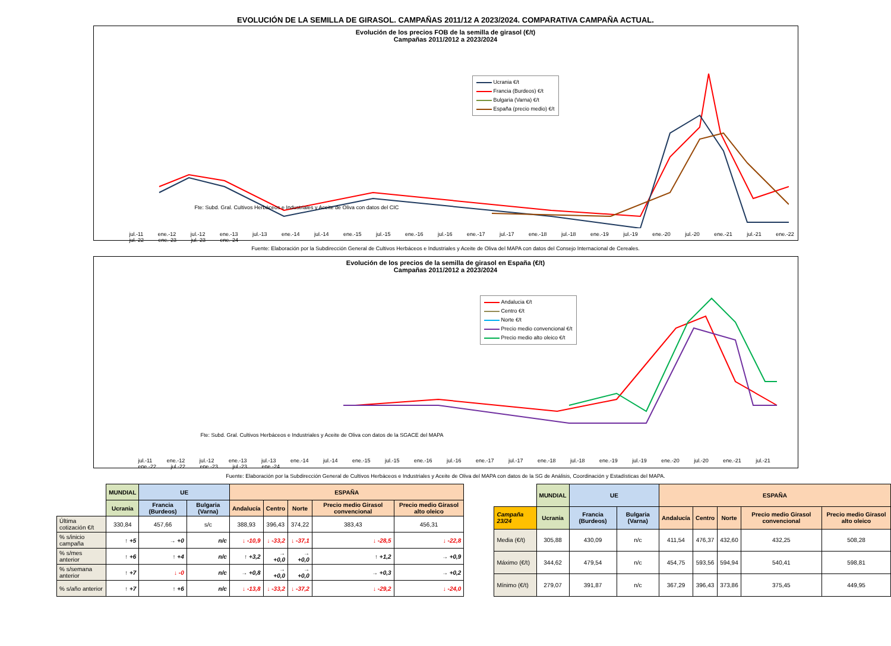EVOLUCIÓN DE LA SEMILLA DE GIRASOL. CAMPAÑAS 2011/12 A 2023/2024. COMPARATIVA CAMPAÑA ACTUAL.
Evolución de los precios FOB de la semilla de girasol (€/t)
Campañas 2011/2012 a 2023/2024
Ucrania €/t
Francia (Burdeos) €/t
Bulgaria (Varna) €/t
España (precio medio) €/t
Fte: Subd. Gral. Cultivos Herbáceos e Industriales y Aceite de Oliva con datos del CIC
jul.-11 ene.-12 jul.-12 ene.-13 jul.-13 ene.-14 jul.-14 ene.-15 jul.-15 ene.-16 jul.-16 ene.-17 jul.-17 ene.-18 jul.-18 ene.-19 jul.-19 ene.-20 jul.-20 ene.-21 jul.-21 ene.-22 jul.-22 ene.-23 jul.-23 ene.-24
Fuente: Elaboración por la Subdirección General de Cultivos Herbáceos e Industriales y Aceite de Oliva del MAPA con datos del Consejo Internacional de Cereales.
Evolución de los precios de la semilla de girasol en España (€/t)
Campañas 2011/2012 a 2023/2024
Andalucia €/t
Centro €/t
Norte €/t
Precio medio convencional €/t
Precio medio alto oleico €/t
Fte: Subd. Gral. Cultivos Herbáceos e Industriales y Aceite de Oliva con datos de la SGACE del MAPA
jul.-11 ene.-12 jul.-12 ene.-13 jul.-13 ene.-14 jul.-14 ene.-15 jul.-15 ene.-16 jul.-16 ene.-17 jul.-17 ene.-18 jul.-18 ene.-19 jul.-19 ene.-20 jul.-20 ene.-21 jul.-21 ene.-22 jul.-22 ene.-23 jul.-23 ene.-24
Fuente: Elaboración por la Subdirección General de Cultivos Herbáceos e Industriales y Aceite de Oliva del MAPA con datos de la SG de Análisis, Coordinación y Estadísticas del MAPA.
| | MUNDIAL | UE | | ESPAÑA | | | | |
| | Ucrania | Francia (Burdeos) | Bulgaria (Varna) | Andalucía | Centro | Norte | Precio medio Girasol convencional | Precio medio Girasol alto oleico |
| Última cotización €/t | 330,84 | 457,66 | s/c | 388,93 | 396,43 | 374,22 | 383,43 | 456,31 |
| % s/inicio campaña | ↑ +5 | → +0 | n/c | ↓ -10,9 | ↓ -33,2 | ↓ -37,1 | ↓ -28,5 | ↓ -22,8 |
| % s/mes anterior | ↑ +6 | ↑ +4 | n/c | ↑ +3,2 | → +0,0 | → +0,0 | ↑ +1,2 | → +0,9 |
| % s/semana anterior | ↑ +7 | ↓ -0 | n/c | → +0,8 | → +0,0 | → +0,0 | → +0,3 | → +0,2 |
| % s/año anterior | ↑ +7 | ↑ +6 | n/c | ↓ -13,8 | ↓ -33,2 | ↓ -37,2 | ↓ -29,2 | ↓ -24,0 |
| | MUNDIAL | UE | | ESPAÑA | | | | |
| Campaña 23/24 | Ucrania | Francia (Burdeos) | Bulgaria (Varna) | Andalucía | Centro | Norte | Precio medio Girasol convencional | Precio medio Girasol alto oleico |
| Media (€/t) | 305,88 | 430,09 | n/c | 411,54 | 476,37 | 432,60 | 432,25 | 508,28 |
| Máximo (€/t) | 344,62 | 479,54 | n/c | 454,75 | 593,56 | 594,94 | 540,41 | 598,81 |
| Mínimo (€/t) | 279,07 | 391,87 | n/c | 367,29 | 396,43 | 373,86 | 375,45 | 449,95 |